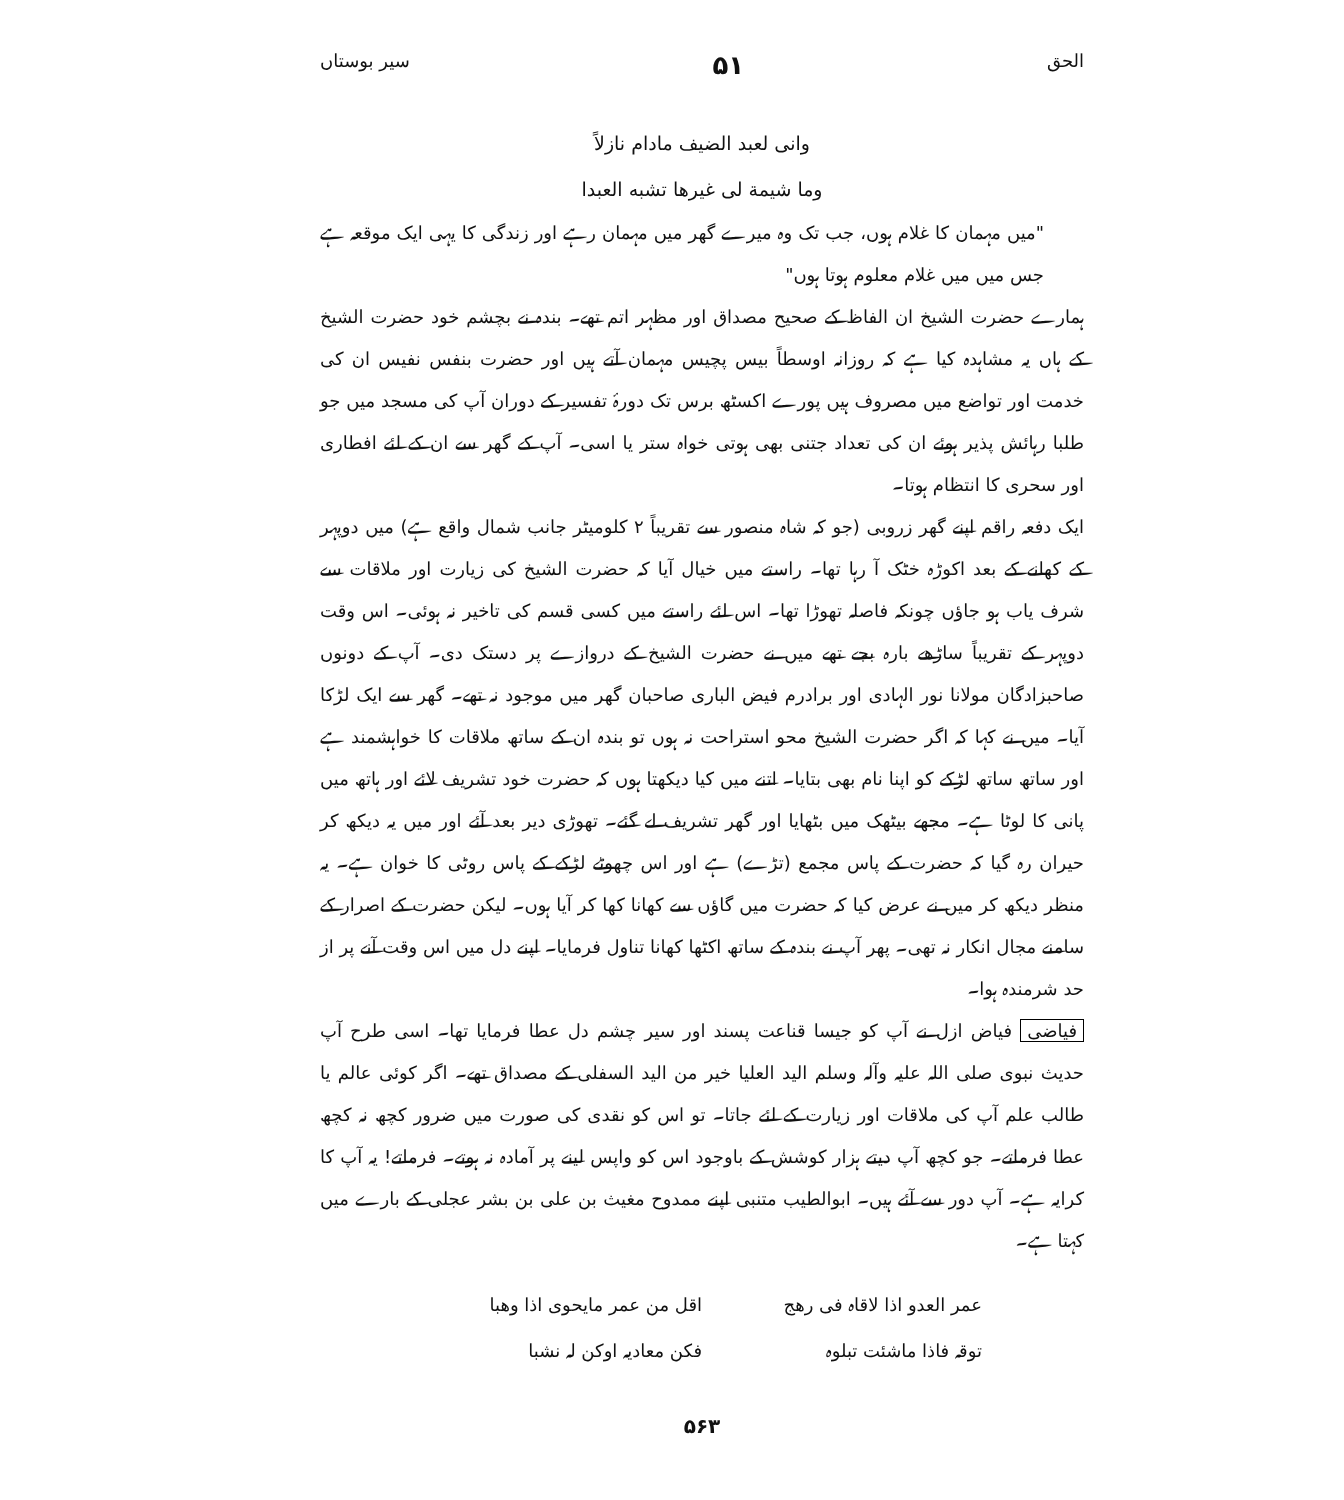الحق ۵۱ سیر بوستاں
وانی لعبد الضیف مادام نازلاً
وما شیمة لی غیرها تشبه العبدا
"میں مہمان کا غلام ہوں، جب تک وہ میرے گھر میں مہمان رہے اور زندگی کا یہی ایک موقعہ ہے جس میں میں غلام معلوم ہوتا ہوں"
ہمارے حضرت الشیخ ان الفاظ کے صحیح مصداق اور مظہر اتم تھے۔ بندہ نے بچشم خود حضرت الشیخ کے ہاں یہ مشاہدہ کیا ہے کہ روزانہ اوسطاً بیس پچیس مہمان آتے ہیں اور حضرت بنفس نفیس ان کی خدمت اور تواضع میں مصروف ہیں پورے اکسٹھ برس تک دورۂ تفسیر کے دوران آپ کی مسجد میں جو طلبا رہائش پذیر ہوئے ان کی تعداد جتنی بھی ہوتی خواہ ستر یا اسی۔ آپ کے گھر سے ان کے لئے افطاری اور سحری کا انتظام ہوتا۔
ایک دفعہ راقم اپنے گھر زروبی (جو کہ شاہ منصور سے تقریباً ۲ کلومیٹر جانب شمال واقع ہے) میں دوپہر کے کھانے کے بعد اکوڑہ خٹک آ رہا تھا۔ راستے میں خیال آیا کہ حضرت الشیخ کی زیارت اور ملاقات سے شرف یاب ہو جاؤں چونکہ فاصلہ تھوڑا تھا۔ اس لئے راستے میں کسی قسم کی تاخیر نہ ہوئی۔ اس وقت دوپہر کے تقریباً ساڑھے بارہ بجے تھے میں نے حضرت الشیخ کے دروازے پر دستک دی۔ آپ کے دونوں صاحبزادگان مولانا نور الہادی اور برادرم فیض الباری صاحبان گھر میں موجود نہ تھے۔ گھر سے ایک لڑکا آیا۔ میں نے کہا کہ اگر حضرت الشیخ محو استراحت نہ ہوں تو بندہ ان کے ساتھ ملاقات کا خواہشمند ہے اور ساتھ ساتھ لڑکے کو اپنا نام بھی بتایا۔ اتنے میں کیا دیکھتا ہوں کہ حضرت خود تشریف لائے اور ہاتھ میں پانی کا لوٹا ہے۔ مجھے بیٹھک میں بٹھایا اور گھر تشریف لے گئے۔ تھوڑی دیر بعد آئے اور میں یہ دیکھ کر حیران رہ گیا کہ حضرت کے پاس مجمع (تڑے) ہے اور اس چھوٹے لڑکے کے پاس روٹی کا خوان ہے۔ یہ منظر دیکھ کر میں نے عرض کیا کہ حضرت میں گاؤں سے کھانا کھا کر آیا ہوں۔ لیکن حضرت کے اصرار کے سامنے مجال انکار نہ تھی۔ پھر آپ نے بندہ کے ساتھ اکٹھا کھانا تناول فرمایا۔ اپنے دل میں اس وقت آنے پر از حد شرمندہ ہوا۔
فیاضی فیاض ازل نے آپ کو جیسا قناعت پسند اور سیر چشم دل عطا فرمایا تھا۔ اسی طرح آپ حدیث نبوی صلی اللہ علیہ وآلہ وسلم الید العلیا خیر من الید السفلی کے مصداق تھے۔ اگر کوئی عالم یا طالب علم آپ کی ملاقات اور زیارت کے لئے جاتا۔ تو اس کو نقدی کی صورت میں ضرور کچھ نہ کچھ عطا فرماتے۔ جو کچھ آپ دیتے ہزار کوشش کے باوجود اس کو واپس لینے پر آمادہ نہ ہوتے۔ فرماتے! یہ آپ کا کرایہ ہے۔ آپ دور سے آئے ہیں۔ ابوالطیب متنبی اپنے ممدوح مغیث بن علی بن بشر عجلی کے بارے میں کہتا ہے۔
عمر العدو اذا لاقاہ فی رھج اقل من عمر مایحوی اذا وھبا توقہ فاذا ماشئت تبلوہ فکن معادیہ اوکن لہ نشبا
۵۶۳